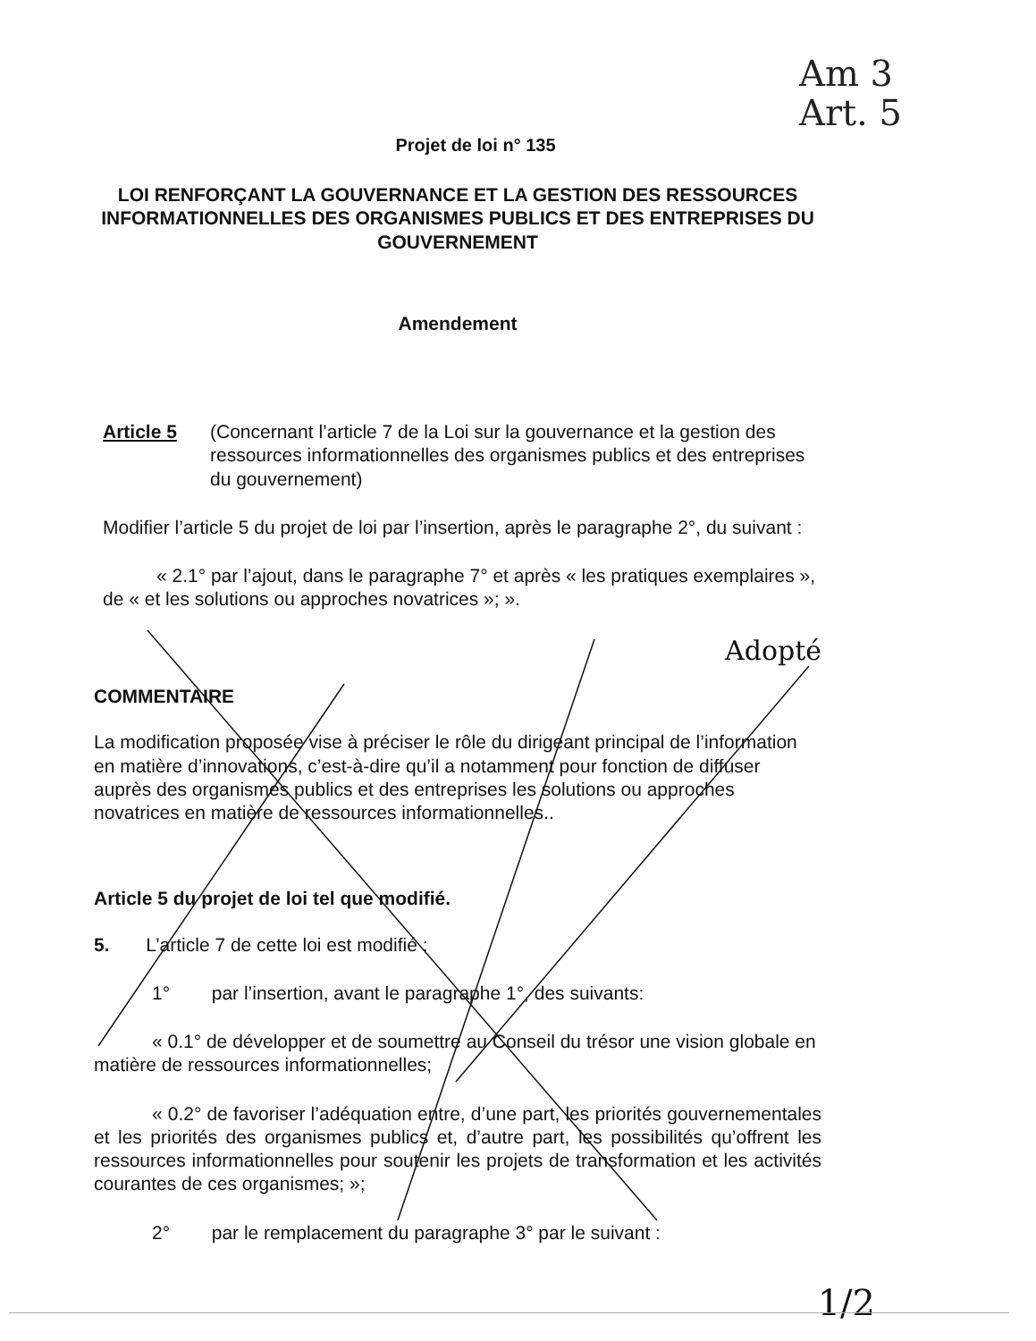Am 3
Art. 5
Projet de loi n° 135
LOI RENFORÇANT LA GOUVERNANCE ET LA GESTION DES RESSOURCES INFORMATIONNELLES DES ORGANISMES PUBLICS ET DES ENTREPRISES DU GOUVERNEMENT
Amendement
Article 5 (Concernant l’article 7 de la Loi sur la gouvernance et la gestion des ressources informationnelles des organismes publics et des entreprises du gouvernement)
Modifier l’article 5 du projet de loi par l’insertion, après le paragraphe 2°, du suivant :
« 2.1° par l’ajout, dans le paragraphe 7° et après « les pratiques exemplaires », de « et les solutions ou approches novatrices »; ».
Adopté
COMMENTAIRE
La modification proposée vise à préciser le rôle du dirigeant principal de l’information en matière d’innovations, c’est-à-dire qu’il a notamment pour fonction de diffuser auprès des organismes publics et des entreprises les solutions ou approches novatrices en matière de ressources informationnelles..
Article 5 du projet de loi tel que modifié.
5. L’article 7 de cette loi est modifié :
1° par l’insertion, avant le paragraphe 1°, des suivants:
« 0.1° de développer et de soumettre au Conseil du trésor une vision globale en matière de ressources informationnelles;
« 0.2° de favoriser l’adéquation entre, d’une part, les priorités gouvernementales et les priorités des organismes publics et, d’autre part, les possibilités qu’offrent les ressources informationnelles pour soutenir les projets de transformation et les activités courantes de ces organismes; »;
2° par le remplacement du paragraphe 3° par le suivant :
1/2